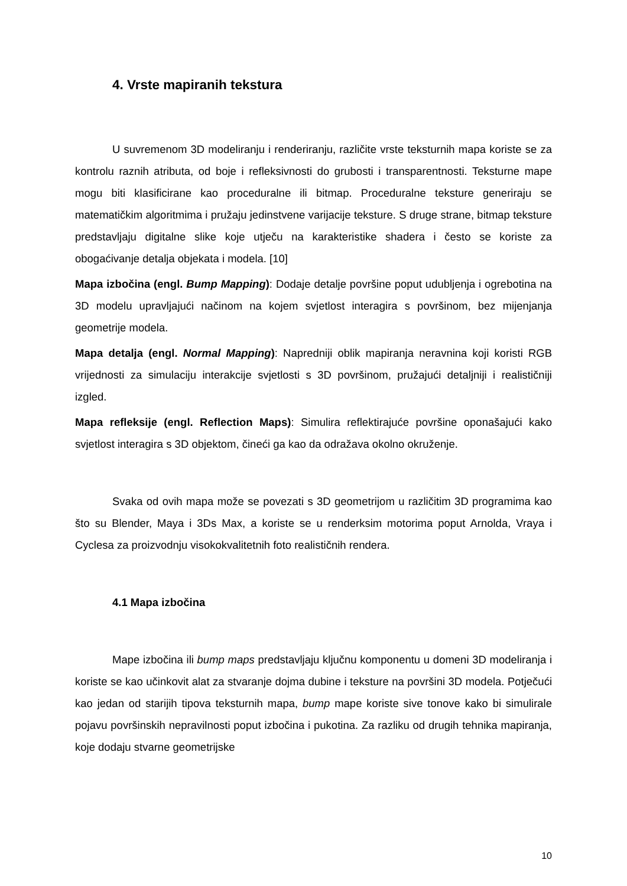4. Vrste mapiranih tekstura
U suvremenom 3D modeliranju i renderiranju, različite vrste teksturnih mapa koriste se za kontrolu raznih atributa, od boje i refleksivnosti do grubosti i transparentnosti. Teksturne mape mogu biti klasificirane kao proceduralne ili bitmap. Proceduralne teksture generiraju se matematičkim algoritmima i pružaju jedinstvene varijacije teksture. S druge strane, bitmap teksture predstavljaju digitalne slike koje utječu na karakteristike shadera i često se koriste za obogaćivanje detalja objekata i modela. [10]
Mapa izbočina (engl. Bump Mapping): Dodaje detalje površine poput udubljenja i ogrebotina na 3D modelu upravljajući načinom na kojem svjetlost interagira s površinom, bez mijenjanja geometrije modela.
Mapa detalja (engl. Normal Mapping): Napredniji oblik mapiranja neravnina koji koristi RGB vrijednosti za simulaciju interakcije svjetlosti s 3D površinom, pružajući detaljniji i realističniji izgled.
Mapa refleksije (engl. Reflection Maps): Simulira reflektirajuće površine oponašajući kako svjetlost interagira s 3D objektom, čineći ga kao da odražava okolno okruženje.
Svaka od ovih mapa može se povezati s 3D geometrijom u različitim 3D programima kao što su Blender, Maya i 3Ds Max, a koriste se u renderksim motorima poput Arnolda, Vraya i Cyclesa za proizvodnju visokokvalitetnih foto realističnih rendera.
4.1 Mapa izbočina
Mape izbočina ili bump maps predstavljaju ključnu komponentu u domeni 3D modeliranja i koriste se kao učinkovit alat za stvaranje dojma dubine i teksture na površini 3D modela. Potječući kao jedan od starijih tipova teksturnih mapa, bump mape koriste sive tonove kako bi simulirale pojavu površinskih nepravilnosti poput izbočina i pukotina. Za razliku od drugih tehnika mapiranja, koje dodaju stvarne geometrijske
10